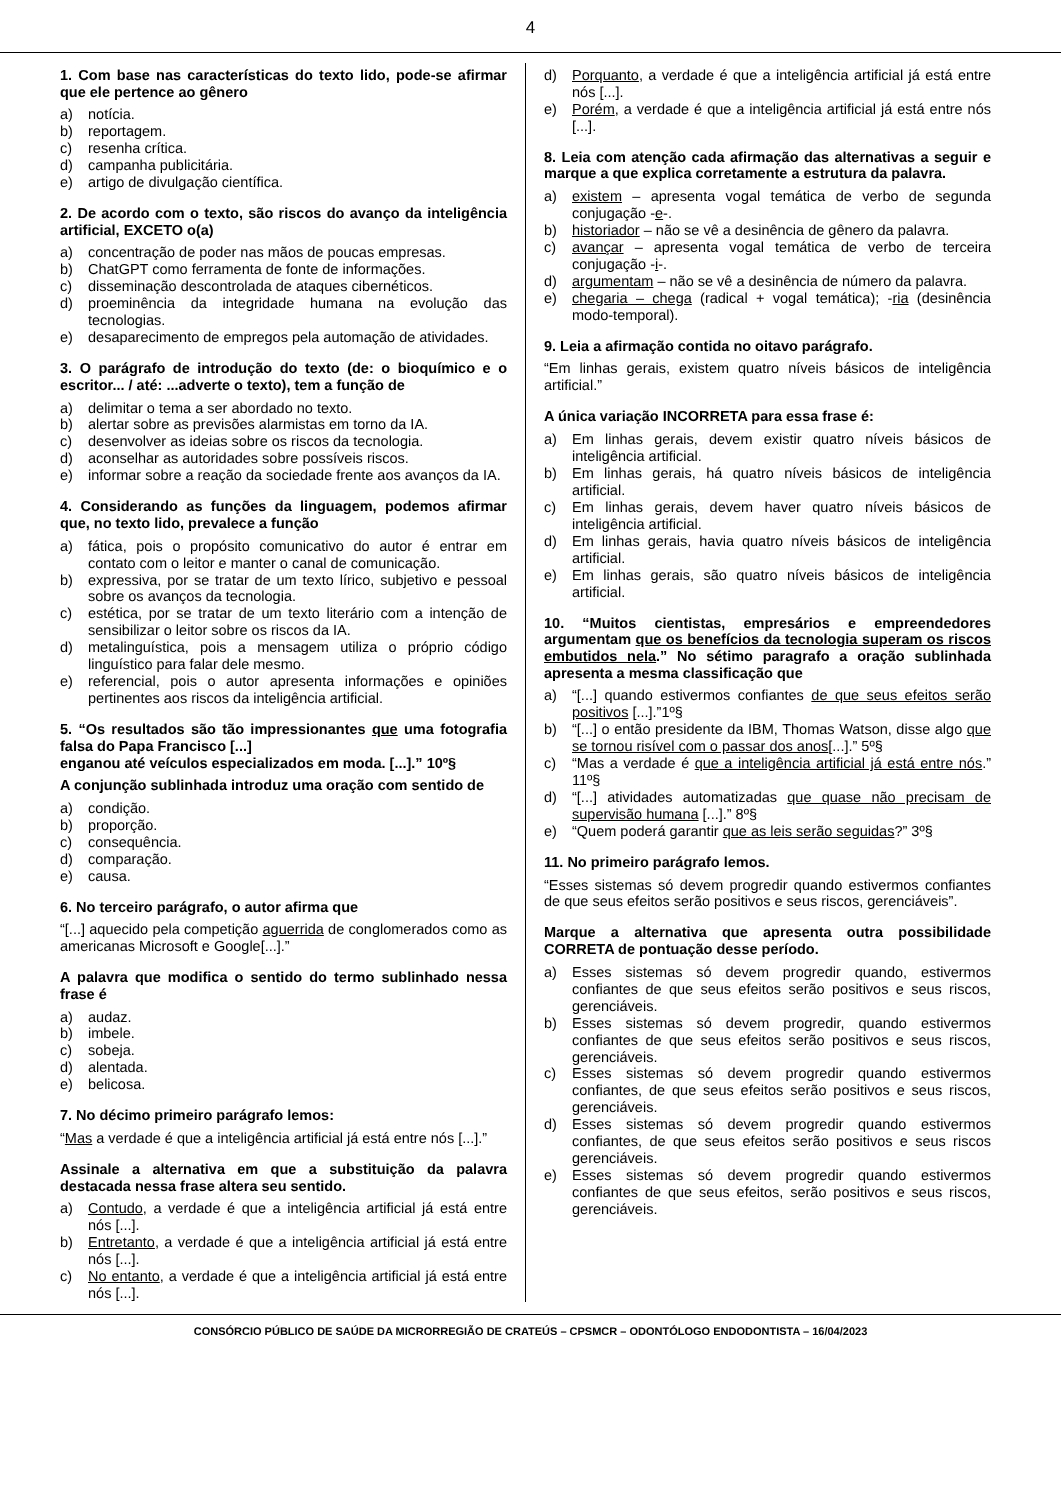4
1. Com base nas características do texto lido, pode-se afirmar que ele pertence ao gênero
a) notícia.
b) reportagem.
c) resenha crítica.
d) campanha publicitária.
e) artigo de divulgação científica.
2. De acordo com o texto, são riscos do avanço da inteligência artificial, EXCETO o(a)
a) concentração de poder nas mãos de poucas empresas.
b) ChatGPT como ferramenta de fonte de informações.
c) disseminação descontrolada de ataques cibernéticos.
d) proeminência da integridade humana na evolução das tecnologias.
e) desaparecimento de empregos pela automação de atividades.
3. O parágrafo de introdução do texto (de: o bioquímico e o escritor... / até: ...adverte o texto), tem a função de
a) delimitar o tema a ser abordado no texto.
b) alertar sobre as previsões alarmistas em torno da IA.
c) desenvolver as ideias sobre os riscos da tecnologia.
d) aconselhar as autoridades sobre possíveis riscos.
e) informar sobre a reação da sociedade frente aos avanços da IA.
4. Considerando as funções da linguagem, podemos afirmar que, no texto lido, prevalece a função
a) fática, pois o propósito comunicativo do autor é entrar em contato com o leitor e manter o canal de comunicação.
b) expressiva, por se tratar de um texto lírico, subjetivo e pessoal sobre os avanços da tecnologia.
c) estética, por se tratar de um texto literário com a intenção de sensibilizar o leitor sobre os riscos da IA.
d) metalinguística, pois a mensagem utiliza o próprio código linguístico para falar dele mesmo.
e) referencial, pois o autor apresenta informações e opiniões pertinentes aos riscos da inteligência artificial.
5. “Os resultados são tão impressionantes que uma fotografia falsa do Papa Francisco [...]
enganou até veículos especializados em moda. [...].” 10º§
A conjunção sublinhada introduz uma oração com sentido de
a) condição.
b) proporção.
c) consequência.
d) comparação.
e) causa.
6. No terceiro parágrafo, o autor afirma que
“[...] aquecido pela competição aguerrida de conglomerados como as americanas Microsoft e Google[...].”
A palavra que modifica o sentido do termo sublinhado nessa frase é
a) audaz.
b) imbele.
c) sobeja.
d) alentada.
e) belicosa.
7. No décimo primeiro parágrafo lemos:
“Mas a verdade é que a inteligência artificial já está entre nós [...].”
Assinale a alternativa em que a substituição da palavra destacada nessa frase altera seu sentido.
a) Contudo, a verdade é que a inteligência artificial já está entre nós [...].
b) Entretanto, a verdade é que a inteligência artificial já está entre nós [...].
c) No entanto, a verdade é que a inteligência artificial já está entre nós [...].
d) Porquanto, a verdade é que a inteligência artificial já está entre nós [...].
e) Porém, a verdade é que a inteligência artificial já está entre nós [...].
8. Leia com atenção cada afirmação das alternativas a seguir e marque a que explica corretamente a estrutura da palavra.
a) existem – apresenta vogal temática de verbo de segunda conjugação -e-.
b) historiador – não se vê a desinência de gênero da palavra.
c) avançar – apresenta vogal temática de verbo de terceira conjugação -i-.
d) argumentam – não se vê a desinência de número da palavra.
e) chegaria – chega (radical + vogal temática); -ria (desinência modo-temporal).
9. Leia a afirmação contida no oitavo parágrafo.
“Em linhas gerais, existem quatro níveis básicos de inteligência artificial.”
A única variação INCORRETA para essa frase é:
a) Em linhas gerais, devem existir quatro níveis básicos de inteligência artificial.
b) Em linhas gerais, há quatro níveis básicos de inteligência artificial.
c) Em linhas gerais, devem haver quatro níveis básicos de inteligência artificial.
d) Em linhas gerais, havia quatro níveis básicos de inteligência artificial.
e) Em linhas gerais, são quatro níveis básicos de inteligência artificial.
10. “Muitos cientistas, empresários e empreendedores argumentam que os benefícios da tecnologia superam os riscos embutidos nela.” No sétimo paragrafo a oração sublinhada apresenta a mesma classificação que
a) “[...] quando estivermos confiantes de que seus efeitos serão positivos [...].”1º§
b) “[...] o então presidente da IBM, Thomas Watson, disse algo que se tornou risível com o passar dos anos[...].” 5º§
c) “Mas a verdade é que a inteligência artificial já está entre nós.” 11º§
d) “[...] atividades automatizadas que quase não precisam de supervisão humana [...].” 8º§
e) “Quem poderá garantir que as leis serão seguidas?” 3º§
11. No primeiro parágrafo lemos.
“Esses sistemas só devem progredir quando estivermos confiantes de que seus efeitos serão positivos e seus riscos, gerenciáveis”.
Marque a alternativa que apresenta outra possibilidade CORRETA de pontuação desse período.
a) Esses sistemas só devem progredir quando, estivermos confiantes de que seus efeitos serão positivos e seus riscos, gerenciáveis.
b) Esses sistemas só devem progredir, quando estivermos confiantes de que seus efeitos serão positivos e seus riscos, gerenciáveis.
c) Esses sistemas só devem progredir quando estivermos confiantes, de que seus efeitos serão positivos e seus riscos, gerenciáveis.
d) Esses sistemas só devem progredir quando estivermos confiantes, de que seus efeitos serão positivos e seus riscos gerenciáveis.
e) Esses sistemas só devem progredir quando estivermos confiantes de que seus efeitos, serão positivos e seus riscos, gerenciáveis.
CONSÓRCIO PÚBLICO DE SAÚDE DA MICRORREGIÃO DE CRATEÚS – CPSMCR – ODONTÓLOGO ENDODONTISTA – 16/04/2023